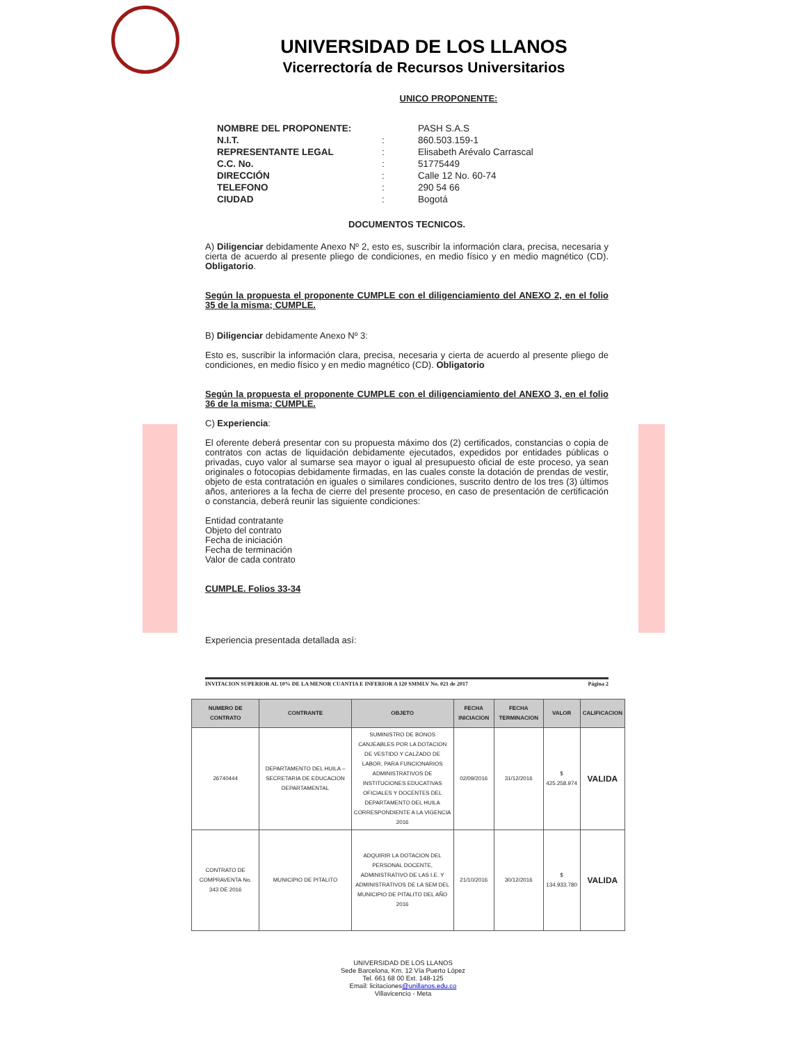UNIVERSIDAD DE LOS LLANOS
Vicerrectoría de Recursos Universitarios
UNICO PROPONENTE:
| NOMBRE DEL PROPONENTE: | | PASH S.A.S |
| N.I.T. | : | 860.503.159-1 |
| REPRESENTANTE LEGAL | : | Elisabeth Arévalo Carrascal |
| C.C. No. | : | 51775449 |
| DIRECCIÓN | : | Calle 12 No. 60-74 |
| TELEFONO | : | 290 54 66 |
| CIUDAD | : | Bogotá |
DOCUMENTOS TECNICOS.
A) Diligenciar debidamente Anexo Nº 2, esto es, suscribir la información clara, precisa, necesaria y cierta de acuerdo al presente pliego de condiciones, en medio físico y en medio magnético (CD). Obligatorio.
Según la propuesta el proponente CUMPLE con el diligenciamiento del ANEXO 2, en el folio 35 de la misma; CUMPLE.
B) Diligenciar debidamente Anexo Nº 3:
Esto es, suscribir la información clara, precisa, necesaria y cierta de acuerdo al presente pliego de condiciones, en medio físico y en medio magnético (CD). Obligatorio
Según la propuesta el proponente CUMPLE con el diligenciamiento del ANEXO 3, en el folio 36 de la misma; CUMPLE.
C) Experiencia:
El oferente deberá presentar con su propuesta máximo dos (2) certificados, constancias o copia de contratos con actas de liquidación debidamente ejecutados, expedidos por entidades públicas o privadas, cuyo valor al sumarse sea mayor o igual al presupuesto oficial de este proceso, ya sean originales o fotocopias debidamente firmadas, en las cuales conste la dotación de prendas de vestir, objeto de esta contratación en iguales o similares condiciones, suscrito dentro de los tres (3) últimos años, anteriores a la fecha de cierre del presente proceso, en caso de presentación de certificación o constancia, deberá reunir las siguiente condiciones:
Entidad contratante
Objeto del contrato
Fecha de iniciación
Fecha de terminación
Valor de cada contrato
CUMPLE. Folios 33-34
Experiencia presentada detallada así:
INVITACION SUPERIOR AL 10% DE LA MENOR CUANTIA E INFERIOR A 120 SMMLV No. 021 de 2017 Página 2
| NUMERO DE CONTRATO | CONTRANTE | OBJETO | FECHA INICIACION | FECHA TERMINACION | VALOR | CALIFICACION |
| --- | --- | --- | --- | --- | --- | --- |
| 26740444 | DEPARTAMENTO DEL HUILA – SECRETARIA DE EDUCACION DEPARTAMENTAL | SUMINISTRO DE BONOS CANJEABLES POR LA DOTACION DE VESTIDO Y CALZADO DE LABOR, PARA FUNCIONARIOS ADMINISTRATIVOS DE INSTITUCIONES EDUCATIVAS OFICIALES Y DOCENTES DEL DEPARTAMENTO DEL HUILA CORRESPONDIENTE A LA VIGENCIA 2016 | 02/09/2016 | 31/12/2016 | $ 425.258.974 | VALIDA |
| CONTRATO DE COMPRAVENTA No. 343 DE 2016 | MUNICIPIO DE PITALITO | ADQUIRIR LA DOTACION DEL PERSONAL DOCENTE, ADMINISTRATIVO DE LAS I.E. Y ADMINISTRATIVOS DE LA SEM DEL MUNICIPIO DE PITALITO DEL AÑO 2016 | 21/10/2016 | 30/12/2016 | $ 134.933.780 | VALIDA |
UNIVERSIDAD DE LOS LLANOS
Sede Barcelona, Km. 12 Vía Puerto López
Tel. 661 68 00 Ext. 148-125
Email: licitaciones@unillanos.edu.co
Villavicencio - Meta